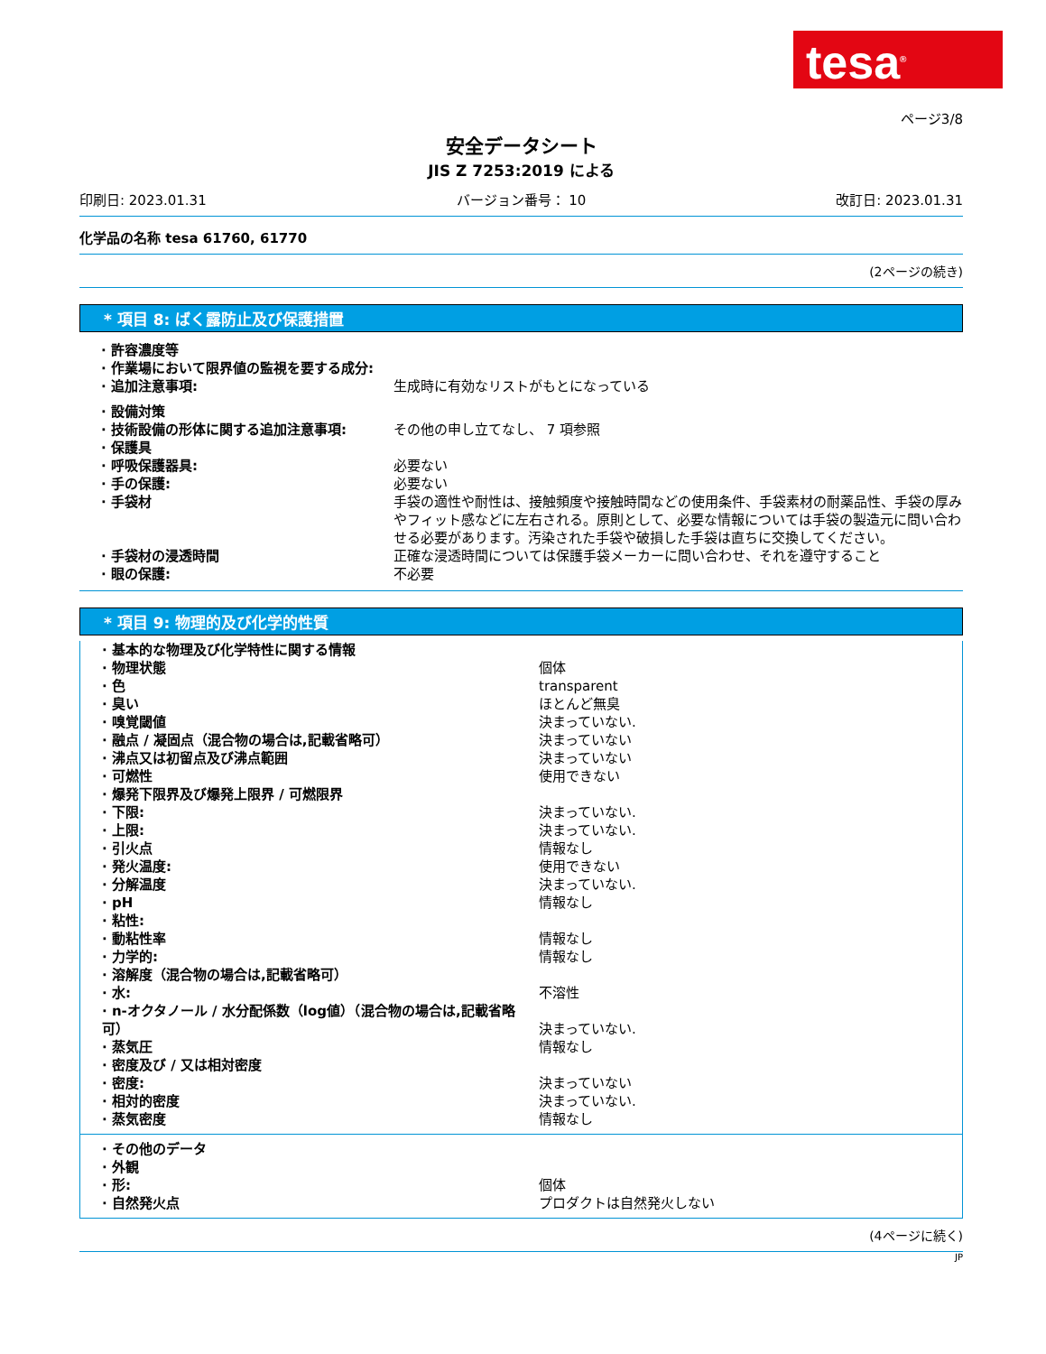tesa<sup>®</sup>
ページ3/8
安全データシート
JIS Z 7253:2019 による
印刷日: 2023.01.31 バージョン番号： 10 改訂日: 2023.01.31
化学品の名称 tesa 61760, 61770
(2ページの続き)
* 項目 8: ばく露防止及び保護措置
| · 許容濃度等 | |
| · 作業場において限界値の監視を要する成分: | |
| · 追加注意事項: | 生成時に有効なリストがもとになっている |
| · 設備対策 | |
| · 技術設備の形体に関する追加注意事項: | その他の申し立てなし、 7 項参照 |
| · 保護具 | |
| · 呼吸保護器具: | 必要ない |
| · 手の保護: | 必要ない |
| · 手袋材 | 手袋の適性や耐性は、接触頻度や接触時間などの使用条件、手袋素材の耐薬品性、手袋の厚みやフィット感などに左右される。原則として、必要な情報については手袋の製造元に問い合わせる必要があります。汚染された手袋や破損した手袋は直ちに交換してください。 |
| · 手袋材の浸透時間 | 正確な浸透時間については保護手袋メーカーに問い合わせ、それを遵守すること |
| · 眼の保護: | 不必要 |
* 項目 9: 物理的及び化学的性質
| · 基本的な物理及び化学特性に関する情報 | |
| · 物理状態 | 個体 |
| · 色 | transparent |
| · 臭い | ほとんど無臭 |
| · 嗅覚閾値 | 決まっていない. |
| · 融点 / 凝固点（混合物の場合は,記載省略可） | 決まっていない |
| · 沸点又は初留点及び沸点範囲 | 決まっていない |
| · 可燃性 | 使用できない |
| · 爆発下限界及び爆発上限界 / 可燃限界 | |
| · 下限: | 決まっていない. |
| · 上限: | 決まっていない. |
| · 引火点 | 情報なし |
| · 発火温度: | 使用できない |
| · 分解温度 | 決まっていない. |
| · pH | 情報なし |
| · 粘性: | |
| · 動粘性率 | 情報なし |
| · 力学的: | 情報なし |
| · 溶解度（混合物の場合は,記載省略可） | |
| · 水: | 不溶性 |
| · n-オクタノール / 水分配係数（log値）（混合物の場合は,記載省略可） | 決まっていない. |
| · 蒸気圧 | 情報なし |
| · 密度及び / 又は相対密度 | |
| · 密度: | 決まっていない |
| · 相対的密度 | 決まっていない. |
| · 蒸気密度 | 情報なし |
| · その他のデータ | |
| · 外観 | |
| · 形: | 個体 |
| · 自然発火点 | プロダクトは自然発火しない |
(4ページに続く)
JP